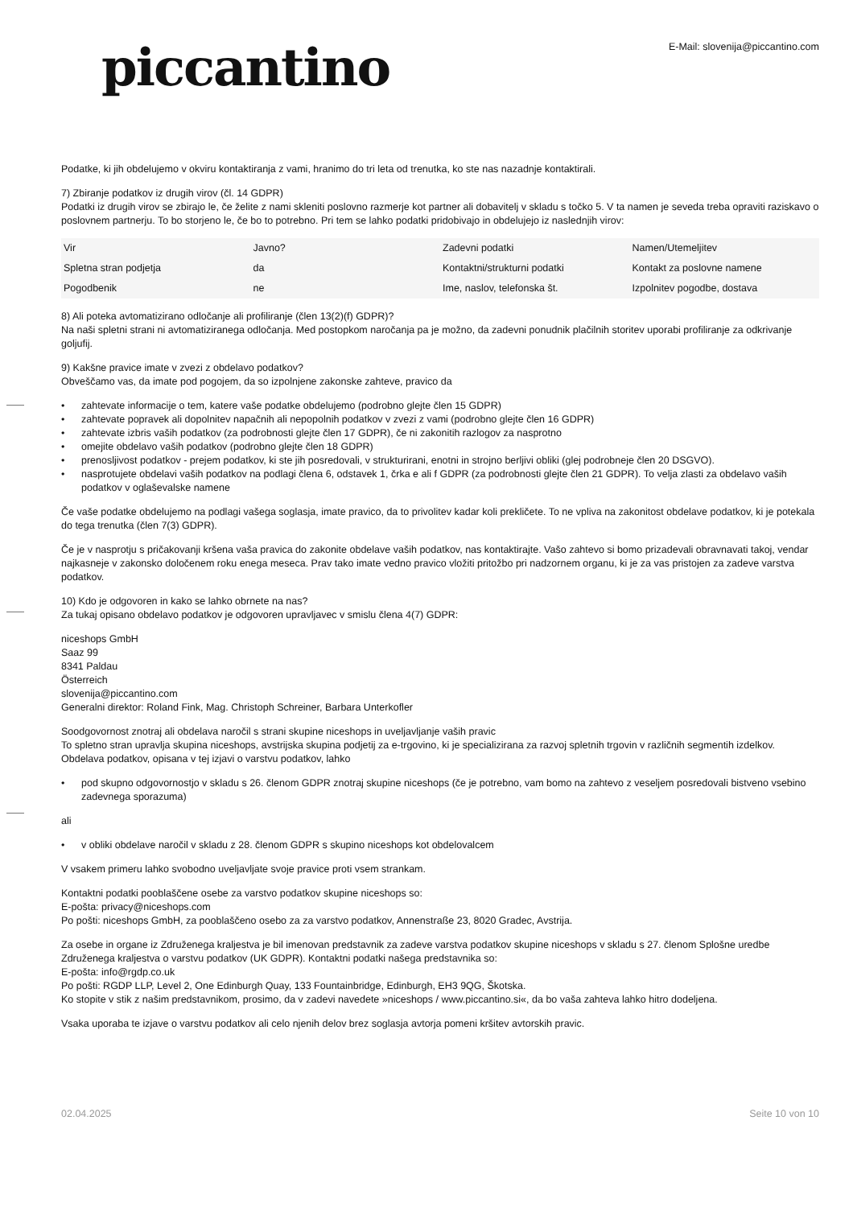piccantino
E-Mail: slovenija@piccantino.com
Podatke, ki jih obdelujemo v okviru kontaktiranja z vami, hranimo do tri leta od trenutka, ko ste nas nazadnje kontaktirali.
7) Zbiranje podatkov iz drugih virov (čl. 14 GDPR)
Podatki iz drugih virov se zbirajo le, če želite z nami skleniti poslovno razmerje kot partner ali dobavitelj v skladu s točko 5. V ta namen je seveda treba opraviti raziskavo o poslovnem partnerju. To bo storjeno le, če bo to potrebno. Pri tem se lahko podatki pridobivajo in obdelujejo iz naslednjih virov:
| Vir | Javno? | Zadevni podatki | Namen/Utemeljitev |
| Spletna stran podjetja | da | Kontaktni/strukturni podatki | Kontakt za poslovne namene |
| Pogodbenik | ne | Ime, naslov, telefonska št. | Izpolnitev pogodbe, dostava |
8) Ali poteka avtomatizirano odločanje ali profiliranje (člen 13(2)(f) GDPR)?
Na naši spletni strani ni avtomatiziranega odločanja. Med postopkom naročanja pa je možno, da zadevni ponudnik plačilnih storitev uporabi profiliranje za odkrivanje goljufij.
9) Kakšne pravice imate v zvezi z obdelavo podatkov?
Obveščamo vas, da imate pod pogojem, da so izpolnjene zakonske zahteve, pravico da
• zahtevate informacije o tem, katere vaše podatke obdelujemo (podrobno glejte člen 15 GDPR)
• zahtevate popravek ali dopolnitev napačnih ali nepopolnih podatkov v zvezi z vami (podrobno glejte člen 16 GDPR)
• zahtevate izbris vaših podatkov (za podrobnosti glejte člen 17 GDPR), če ni zakonitih razlogov za nasprotno
• omejite obdelavo vaših podatkov (podrobno glejte člen 18 GDPR)
• prenosljivost podatkov - prejem podatkov, ki ste jih posredovali, v strukturirani, enotni in strojno berljivi obliki (glej podrobneje člen 20 DSGVO).
• nasprotujete obdelavi vaših podatkov na podlagi člena 6, odstavek 1, črka e ali f GDPR (za podrobnosti glejte člen 21 GDPR). To velja zlasti za obdelavo vaših podatkov v oglaševalske namene
Če vaše podatke obdelujemo na podlagi vašega soglasja, imate pravico, da to privolitev kadar koli prekličete. To ne vpliva na zakonitost obdelave podatkov, ki je potekala do tega trenutka (člen 7(3) GDPR).
Če je v nasprotju s pričakovanji kršena vaša pravica do zakonite obdelave vaših podatkov, nas kontaktirajte. Vašo zahtevo si bomo prizadevali obravnavati takoj, vendar najkasneje v zakonsko določenem roku enega meseca. Prav tako imate vedno pravico vložiti pritožbo pri nadzornem organu, ki je za vas pristojen za zadeve varstva podatkov.
10) Kdo je odgovoren in kako se lahko obrnete na nas?
Za tukaj opisano obdelavo podatkov je odgovoren upravljavec v smislu člena 4(7) GDPR:
niceshops GmbH
Saaz 99
8341 Paldau
Österreich
slovenija@piccantino.com
Generalni direktor: Roland Fink, Mag. Christoph Schreiner, Barbara Unterkofler
Soodgovornost znotraj ali obdelava naročil s strani skupine niceshops in uveljavljanje vaših pravic
To spletno stran upravlja skupina niceshops, avstrijska skupina podjetij za e-trgovino, ki je specializirana za razvoj spletnih trgovin v različnih segmentih izdelkov.
Obdelava podatkov, opisana v tej izjavi o varstvu podatkov, lahko
• pod skupno odgovornostjo v skladu s 26. členom GDPR znotraj skupine niceshops (če je potrebno, vam bomo na zahtevo z veseljem posredovali bistveno vsebino zadevnega sporazuma)
ali
• v obliki obdelave naročil v skladu z 28. členom GDPR s skupino niceshops kot obdelovalcem
V vsakem primeru lahko svobodno uveljavljate svoje pravice proti vsem strankam.
Kontaktni podatki pooblaščene osebe za varstvo podatkov skupine niceshops so:
E-pošta: privacy@niceshops.com
Po pošti: niceshops GmbH, za pooblaščeno osebo za za varstvo podatkov, Annenstraße 23, 8020 Gradec, Avstrija.
Za osebe in organe iz Združenega kraljestva je bil imenovan predstavnik za zadeve varstva podatkov skupine niceshops v skladu s 27. členom Splošne uredbe Združenega kraljestva o varstvu podatkov (UK GDPR). Kontaktni podatki našega predstavnika so:
E-pošta: info@rgdp.co.uk
Po pošti: RGDP LLP, Level 2, One Edinburgh Quay, 133 Fountainbridge, Edinburgh, EH3 9QG, Škotska.
Ko stopite v stik z našim predstavnikom, prosimo, da v zadevi navedete »niceshops / www.piccantino.si«, da bo vaša zahteva lahko hitro dodeljena.
Vsaka uporaba te izjave o varstvu podatkov ali celo njenih delov brez soglasja avtorja pomeni kršitev avtorskih pravic.
02.04.2025 Seite 10 von 10